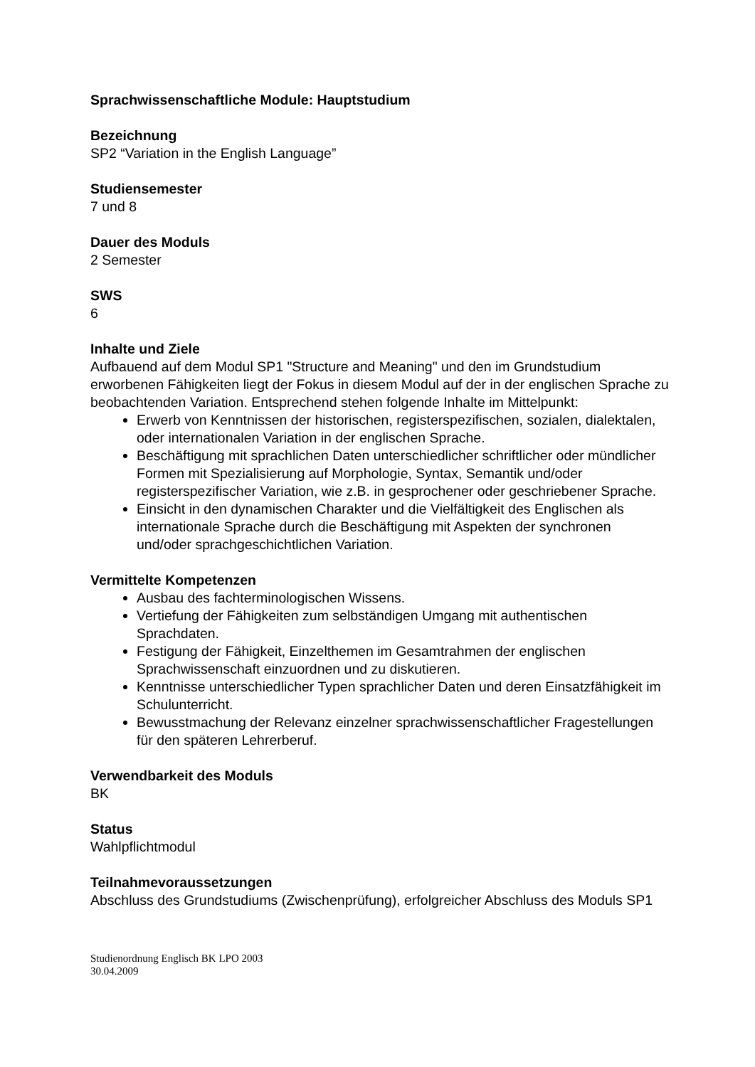Sprachwissenschaftliche Module: Hauptstudium
Bezeichnung
SP2 “Variation in the English Language”
Studiensemester
7 und 8
Dauer des Moduls
2 Semester
SWS
6
Inhalte und Ziele
Aufbauend auf dem Modul SP1 "Structure and Meaning" und den im Grundstudium erworbenen Fähigkeiten liegt der Fokus in diesem Modul auf der in der englischen Sprache zu beobachtenden Variation. Entsprechend stehen folgende Inhalte im Mittelpunkt:
Erwerb von Kenntnissen der historischen, registerspezifischen, sozialen, dialektalen, oder internationalen Variation in der englischen Sprache.
Beschäftigung mit sprachlichen Daten unterschiedlicher schriftlicher oder mündlicher Formen mit Spezialisierung auf Morphologie, Syntax, Semantik und/oder registerspezifischer Variation, wie z.B. in gesprochener oder geschriebener Sprache.
Einsicht in den dynamischen Charakter und die Vielfältigkeit des Englischen als internationale Sprache durch die Beschäftigung mit Aspekten der synchronen und/oder sprachgeschichtlichen Variation.
Vermittelte Kompetenzen
Ausbau des fachterminologischen Wissens.
Vertiefung der Fähigkeiten zum selbständigen Umgang mit authentischen Sprachdaten.
Festigung der Fähigkeit, Einzelthemen im Gesamtrahmen der englischen Sprachwissenschaft einzuordnen und zu diskutieren.
Kenntnisse unterschiedlicher Typen sprachlicher Daten und deren Einsatzfähigkeit im Schulunterricht.
Bewusstmachung der Relevanz einzelner sprachwissenschaftlicher Fragestellungen für den späteren Lehrerberuf.
Verwendbarkeit des Moduls
BK
Status
Wahlpflichtmodul
Teilnahmevoraussetzungen
Abschluss des Grundstudiums (Zwischenprüfung), erfolgreicher Abschluss des Moduls SP1
Studienordnung Englisch BK LPO 2003
30.04.2009